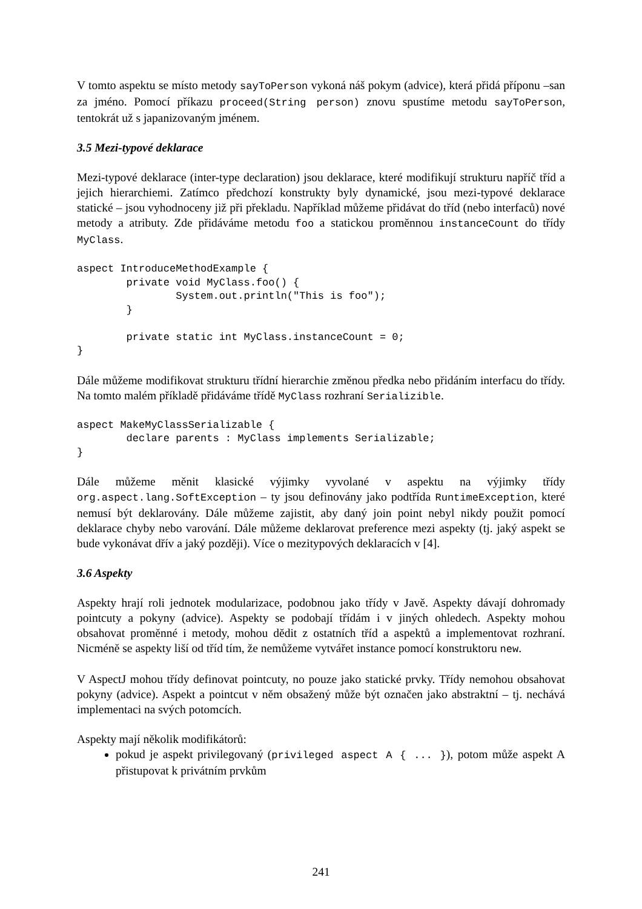V tomto aspektu se místo metody sayToPerson vykoná náš pokym (advice), která přidá příponu –san za jméno. Pomocí příkazu proceed(String person) znovu spustíme metodu sayToPerson, tentokrát už s japanizovaným jménem.
3.5 Mezi-typové deklarace
Mezi-typové deklarace (inter-type declaration) jsou deklarace, které modifikují strukturu napříč tříd a jejich hierarchiemi. Zatímco předchozí konstrukty byly dynamické, jsou mezi-typové deklarace statické – jsou vyhodnoceny již při překladu. Například můžeme přidávat do tříd (nebo interfaců) nové metody a atributy. Zde přidáváme metodu foo a statickou proměnnou instanceCount do třídy MyClass.
aspect IntroduceMethodExample {
        private void MyClass.foo() {
                System.out.println("This is foo");
        }

        private static int MyClass.instanceCount = 0;
}
Dále můžeme modifikovat strukturu třídní hierarchie změnou předka nebo přidáním interfacu do třídy. Na tomto malém příkladě přidáváme třídě MyClass rozhraní Serializible.
aspect MakeMyClassSerializable {
        declare parents : MyClass implements Serializable;
}
Dále můžeme měnit klasické výjimky vyvolané v aspektu na výjimky třídy org.aspect.lang.SoftException – ty jsou definovány jako podtřída RuntimeException, které nemusí být deklarovány. Dále můžeme zajistit, aby daný join point nebyl nikdy použit pomocí deklarace chyby nebo varování. Dále můžeme deklarovat preference mezi aspekty (tj. jaký aspekt se bude vykonávat dřív a jaký později). Více o mezitypových deklaracích v [4].
3.6 Aspekty
Aspekty hrají roli jednotek modularizace, podobnou jako třídy v Javě. Aspekty dávají dohromady pointcuty a pokyny (advice). Aspekty se podobají třídám i v jiných ohledech. Aspekty mohou obsahovat proměnné i metody, mohou dědit z ostatních tříd a aspektů a implementovat rozhraní. Nicméně se aspekty liší od tříd tím, že nemůžeme vytvářet instance pomocí konstruktoru new.
V AspectJ mohou třídy definovat pointcuty, no pouze jako statické prvky. Třídy nemohou obsahovat pokyny (advice). Aspekt a pointcut v něm obsažený může být označen jako abstraktní – tj. nechává implementaci na svých potomcích.
Aspekty mají několik modifikátorů:
pokud je aspekt privilegovaný (privileged aspect A { ... }), potom může aspekt A přistupovat k privátním prvkům
241